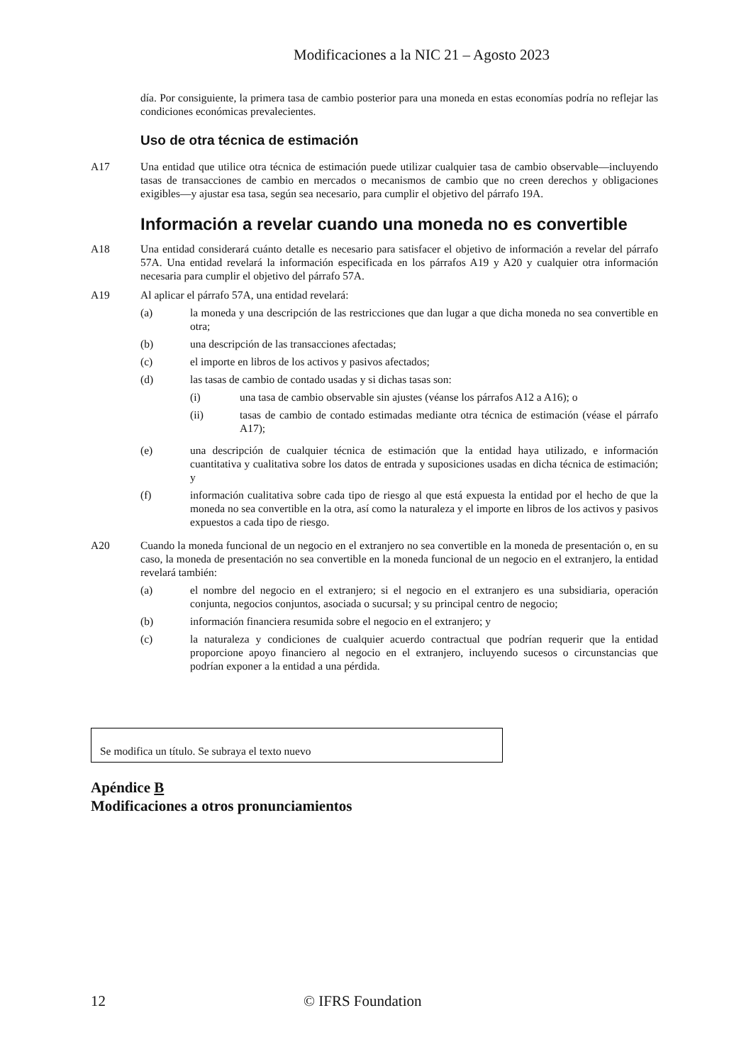Modificaciones a la NIC 21 – Agosto 2023
día. Por consiguiente, la primera tasa de cambio posterior para una moneda en estas economías podría no reflejar las condiciones económicas prevalecientes.
Uso de otra técnica de estimación
A17 Una entidad que utilice otra técnica de estimación puede utilizar cualquier tasa de cambio observable—incluyendo tasas de transacciones de cambio en mercados o mecanismos de cambio que no creen derechos y obligaciones exigibles—y ajustar esa tasa, según sea necesario, para cumplir el objetivo del párrafo 19A.
Información a revelar cuando una moneda no es convertible
A18 Una entidad considerará cuánto detalle es necesario para satisfacer el objetivo de información a revelar del párrafo 57A. Una entidad revelará la información especificada en los párrafos A19 y A20 y cualquier otra información necesaria para cumplir el objetivo del párrafo 57A.
A19 Al aplicar el párrafo 57A, una entidad revelará:
(a) la moneda y una descripción de las restricciones que dan lugar a que dicha moneda no sea convertible en otra;
(b) una descripción de las transacciones afectadas;
(c) el importe en libros de los activos y pasivos afectados;
(d) las tasas de cambio de contado usadas y si dichas tasas son:
(i) una tasa de cambio observable sin ajustes (véanse los párrafos A12 a A16); o
(ii) tasas de cambio de contado estimadas mediante otra técnica de estimación (véase el párrafo A17);
(e) una descripción de cualquier técnica de estimación que la entidad haya utilizado, e información cuantitativa y cualitativa sobre los datos de entrada y suposiciones usadas en dicha técnica de estimación; y
(f) información cualitativa sobre cada tipo de riesgo al que está expuesta la entidad por el hecho de que la moneda no sea convertible en la otra, así como la naturaleza y el importe en libros de los activos y pasivos expuestos a cada tipo de riesgo.
A20 Cuando la moneda funcional de un negocio en el extranjero no sea convertible en la moneda de presentación o, en su caso, la moneda de presentación no sea convertible en la moneda funcional de un negocio en el extranjero, la entidad revelará también:
(a) el nombre del negocio en el extranjero; si el negocio en el extranjero es una subsidiaria, operación conjunta, negocios conjuntos, asociada o sucursal; y su principal centro de negocio;
(b) información financiera resumida sobre el negocio en el extranjero; y
(c) la naturaleza y condiciones de cualquier acuerdo contractual que podrían requerir que la entidad proporcione apoyo financiero al negocio en el extranjero, incluyendo sucesos o circunstancias que podrían exponer a la entidad a una pérdida.
Se modifica un título. Se subraya el texto nuevo
Apéndice B
Modificaciones a otros pronunciamientos
12 © IFRS Foundation